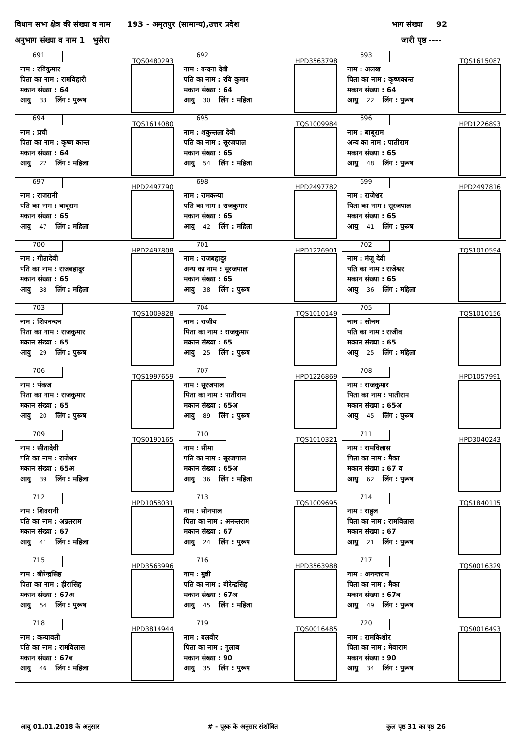विधान सभा क्षेत्र की संख्या व नाम 193 - अमृतपुर (सामान्य),उत्तर प्रदेश भाग संख्या 92
अनुभाग संख्या व नाम 1 भुसेरा जारी पृष्ठ ----
| 691 TQS0480293 नाम : रविकुमार पिता का नाम : रामविहारी मकान संख्या : 64 आयु 33 लिंग : पुरूष | 692 HPD3563798 नाम : वन्दना देवी पति का नाम : रवि कुमार मकान संख्या : 64 आयु 30 लिंग : महिला | 693 TQS1615087 नाम : अलख पिता का नाम : कृष्णकान्त मकान संख्या : 64 आयु 22 लिंग : पुरूष |
| 694 TQS1614080 नाम : प्रची पिता का नाम : कृष्ण कान्त मकान संख्या : 64 आयु 22 लिंग : महिला | 695 TQS1009984 नाम : शकुन्तला देवी पति का नाम : सूरजपाल मकान संख्या : 65 आयु 54 लिंग : महिला | 696 HPD1226893 नाम : बाबूराम अन्य का नाम : पातीराम मकान संख्या : 65 आयु 48 लिंग : पुरूष |
| 697 HPD2497790 नाम : राजरानी पति का नाम : बाबूराम मकान संख्या : 65 आयु 47 लिंग : महिला | 698 HPD2497782 नाम : रामकन्या पति का नाम : राजकुमार मकान संख्या : 65 आयु 42 लिंग : महिला | 699 HPD2497816 नाम : राजेश्वर पिता का नाम : सूरजपाल मकान संख्या : 65 आयु 41 लिंग : पुरूष |
| 700 HPD2497808 नाम : गीतादेवी पति का नाम : राजबहादुर मकान संख्या : 65 आयु 38 लिंग : महिला | 701 HPD1226901 नाम : राजबहादुर अन्य का नाम : सूरजपाल मकान संख्या : 65 आयु 38 लिंग : पुरूष | 702 TQS1010594 नाम : मंजू देवी पति का नाम : राजेश्वर मकान संख्या : 65 आयु 36 लिंग : महिला |
| 703 TQS1009828 नाम : शिवनन्दन पिता का नाम : राजकुमार मकान संख्या : 65 आयु 29 लिंग : पुरूष | 704 TQS1010149 नाम : राजीव पिता का नाम : राजकुमार मकान संख्या : 65 आयु 25 लिंग : पुरूष | 705 TQS1010156 नाम : सोनम पति का नाम : राजीव मकान संख्या : 65 आयु 25 लिंग : महिला |
| 706 TQS1997659 नाम : पंकज पिता का नाम : राजकुमार मकान संख्या : 65 आयु 20 लिंग : पुरूष | 707 HPD1226869 नाम : सूरजपाल पिता का नाम : पातीराम मकान संख्या : 65अ आयु 89 लिंग : पुरूष | 708 HPD1057991 नाम : राजकुमार पिता का नाम : पातीराम मकान संख्या : 65अ आयु 45 लिंग : पुरूष |
| 709 TQS0190165 नाम : सीतादेवी पति का नाम : राजेश्वर मकान संख्या : 65अ आयु 39 लिंग : महिला | 710 TQS1010321 नाम : सीमा पति का नाम : सूरजपाल मकान संख्या : 65अ आयु 36 लिंग : महिला | 711 HPD3040243 नाम : रामविलास पिता का नाम : मैका मकान संख्या : 67 व आयु 62 लिंग : पुरूष |
| 712 HPD1058031 नाम : शिवरानी पति का नाम : अन्नतराम मकान संख्या : 67 आयु 41 लिंग : महिला | 713 TQS1009695 नाम : सोनपाल पिता का नाम : अनन्तराम मकान संख्या : 67 आयु 24 लिंग : पुरूष | 714 TQS1840115 नाम : राहुल पिता का नाम : रामविलास मकान संख्या : 67 आयु 21 लिंग : पुरूष |
| 715 HPD3563996 नाम : बीरेन्द्रसिह पिता का नाम : हीरासिह मकान संख्या : 67अ आयु 54 लिंग : पुरूष | 716 HPD3563988 नाम : मुन्नी पति का नाम : बीरेन्द्रसिह मकान संख्या : 67अ आयु 45 लिंग : महिला | 717 TQS0016329 नाम : अनन्तराम पिता का नाम : मैका मकान संख्या : 67ब आयु 49 लिंग : पुरूष |
| 718 HPD3814944 नाम : कन्यावती पति का नाम : रामविलास मकान संख्या : 67ब आयु 46 लिंग : महिला | 719 TQS0016485 नाम : बलवीर पिता का नाम : गुलाब मकान संख्या : 90 आयु 35 लिंग : पुरूष | 720 TQS0016493 नाम : रामकिशोर पिता का नाम : मेवाराम मकान संख्या : 90 आयु 34 लिंग : पुरूष |
आयु 01.01.2018 के अनुसार # - पूरक के अनुसार संशोधित कुल पृष्ठ 31 का पृष्ठ 26